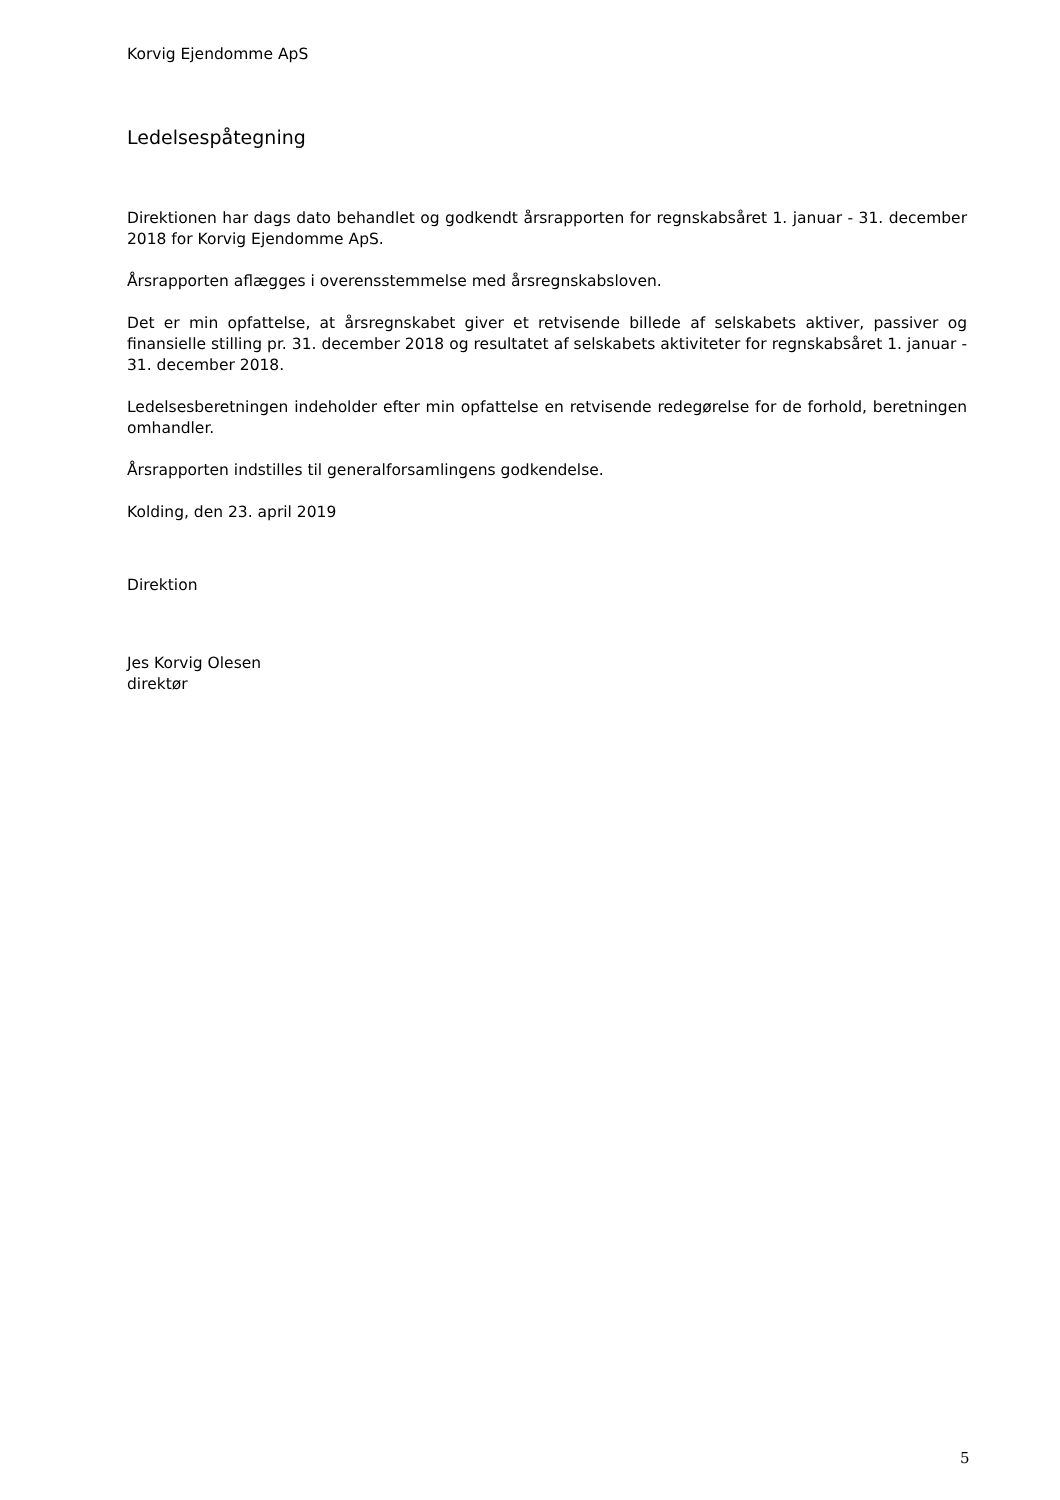Korvig Ejendomme ApS
Ledelsespåtegning
Direktionen har dags dato behandlet og godkendt årsrapporten for regnskabsåret 1. januar - 31. december 2018 for Korvig Ejendomme ApS.
Årsrapporten aflægges i overensstemmelse med årsregnskabsloven.
Det er min opfattelse, at årsregnskabet giver et retvisende billede af selskabets aktiver, passiver og finansielle stilling pr. 31. december 2018 og resultatet af selskabets aktiviteter for regnskabsåret 1. januar - 31. december 2018.
Ledelsesberetningen indeholder efter min opfattelse en retvisende redegørelse for de forhold, beretningen omhandler.
Årsrapporten indstilles til generalforsamlingens godkendelse.
Kolding, den 23. april 2019
Direktion
Jes Korvig Olesen
direktør
5